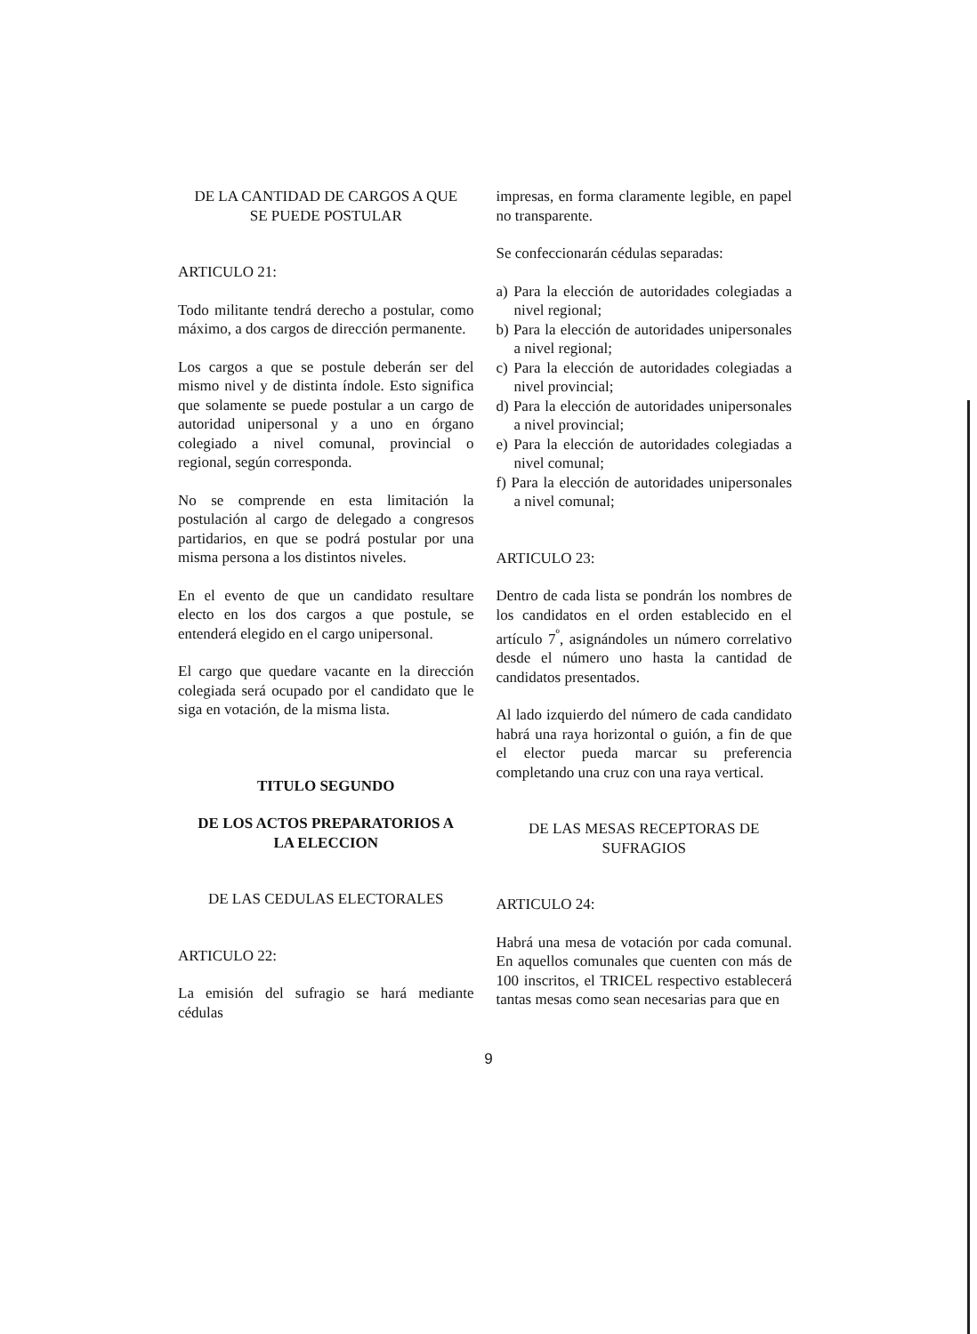DE LA CANTIDAD DE CARGOS A QUE
SE PUEDE POSTULAR
ARTICULO 21:
Todo militante tendrá derecho a postular, como máximo, a dos cargos de dirección permanente.
Los cargos a que se postule deberán ser del mismo nivel y de distinta índole. Esto significa que solamente se puede postular a un cargo de autoridad unipersonal y a uno en órgano colegiado a nivel comunal, provincial o regional, según corresponda.
No se comprende en esta limitación la postulación al cargo de delegado a congresos partidarios, en que se podrá postular por una misma persona a los distintos niveles.
En el evento de que un candidato resultare electo en los dos cargos a que postule, se entenderá elegido en el cargo unipersonal.
El cargo que quedare vacante en la dirección colegiada será ocupado por el candidato que le siga en votación, de la misma lista.
TITULO SEGUNDO
DE LOS ACTOS PREPARATORIOS A
LA ELECCION
DE LAS CEDULAS ELECTORALES
ARTICULO 22:
La emisión del sufragio se hará mediante cédulas
impresas, en forma claramente legible, en papel no transparente.
Se confeccionarán cédulas separadas:
a) Para la elección de autoridades colegiadas a nivel regional;
b) Para la elección de autoridades unipersonales a nivel regional;
c) Para la elección de autoridades colegiadas a nivel provincial;
d) Para la elección de autoridades unipersonales a nivel provincial;
e) Para la elección de autoridades colegiadas a nivel comunal;
f) Para la elección de autoridades unipersonales a nivel comunal;
ARTICULO 23:
Dentro de cada lista se pondrán los nombres de los candidatos en el orden establecido en el artículo 7<sup>º</sup>, asignándoles un número correlativo desde el número uno hasta la cantidad de candidatos presentados.
Al lado izquierdo del número de cada candidato habrá una raya horizontal o guión, a fin de que el elector pueda marcar su preferencia completando una cruz con una raya vertical.
DE LAS MESAS RECEPTORAS DE
SUFRAGIOS
ARTICULO 24:
Habrá una mesa de votación por cada comunal. En aquellos comunales que cuenten con más de 100 inscritos, el TRICEL respectivo establecerá tantas mesas como sean necesarias para que en
9